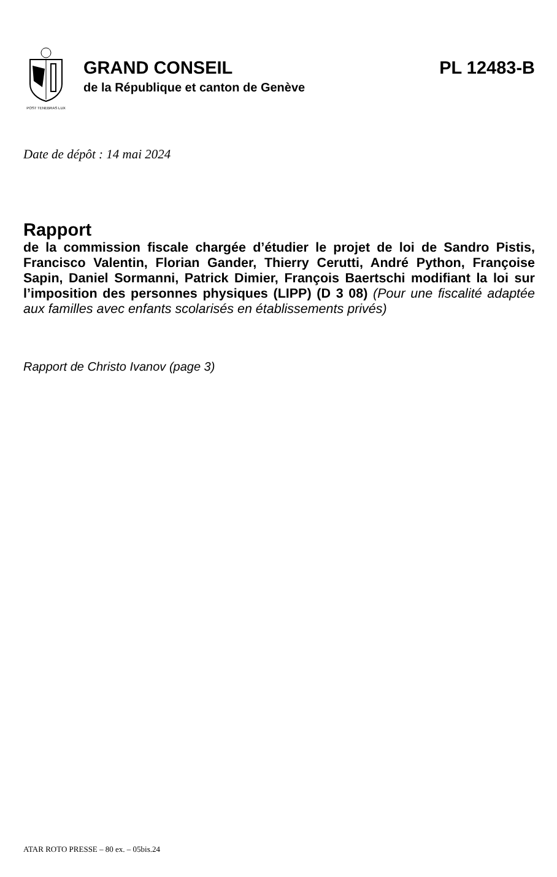POST TENEBRAS LUX
GRAND CONSEIL PL 12483-B
de la République et canton de Genève
Date de dépôt : 14 mai 2024
Rapport
de la commission fiscale chargée d’étudier le projet de loi de Sandro Pistis, Francisco Valentin, Florian Gander, Thierry Cerutti, André Python, Françoise Sapin, Daniel Sormanni, Patrick Dimier, François Baertschi modifiant la loi sur l’imposition des personnes physiques (LIPP) (D 3 08) (Pour une fiscalité adaptée aux familles avec enfants scolarisés en établissements privés)
Rapport de Christo Ivanov (page 3)
ATAR ROTO PRESSE – 80 ex. – 05bis.24